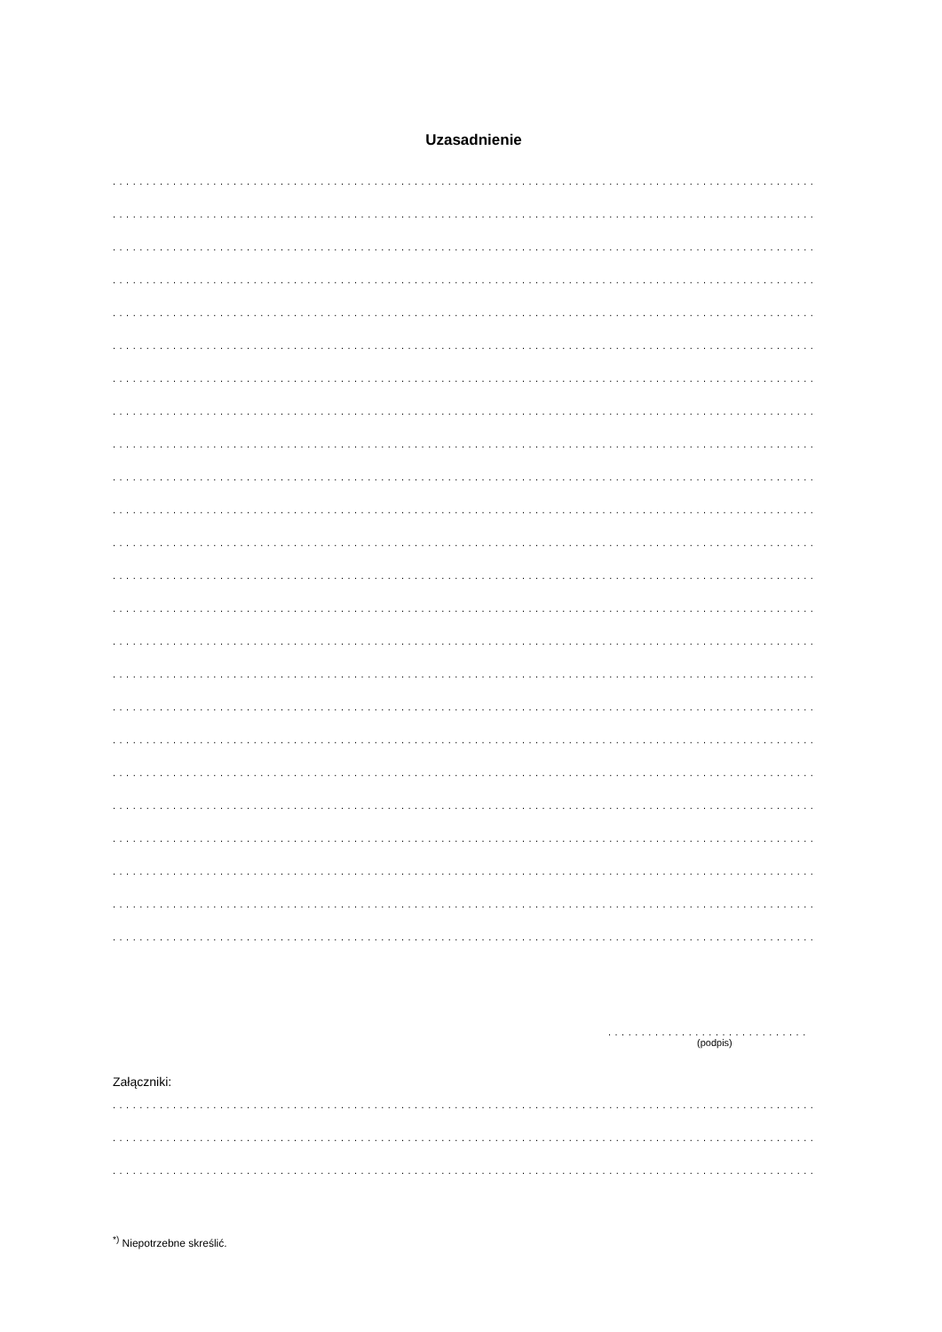Uzasadnienie
.........................................................................................................
.........................................................................................................
.........................................................................................................
.........................................................................................................
.........................................................................................................
.........................................................................................................
.........................................................................................................
.........................................................................................................
.........................................................................................................
.........................................................................................................
.........................................................................................................
.........................................................................................................
.........................................................................................................
.........................................................................................................
.........................................................................................................
.........................................................................................................
.........................................................................................................
.........................................................................................................
.........................................................................................................
.........................................................................................................
.........................................................................................................
.........................................................................................................
.........................................................................................................
.........................................................................................................
..............................
(podpis)
Załączniki:
.........................................................................................................
.........................................................................................................
.........................................................................................................
<sup>*)</sup> Niepotrzebne skreślić.